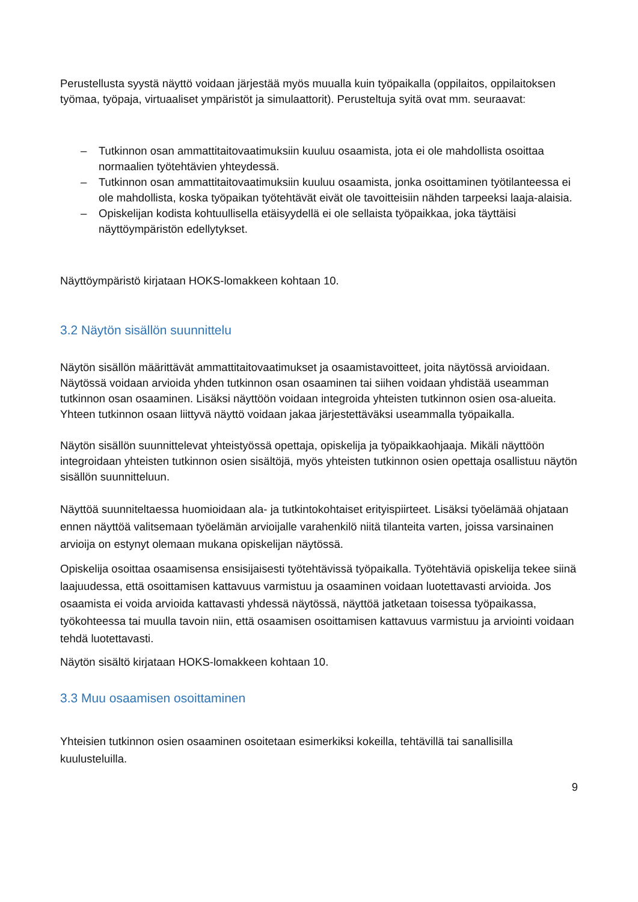Perustellusta syystä näyttö voidaan järjestää myös muualla kuin työpaikalla (oppilaitos, oppilaitoksen työmaa, työpaja, virtuaaliset ympäristöt ja simulaattorit). Perusteltuja syitä ovat mm. seuraavat:
– Tutkinnon osan ammattitaitovaatimuksiin kuuluu osaamista, jota ei ole mahdollista osoittaa normaalien työtehtävien yhteydessä.
– Tutkinnon osan ammattitaitovaatimuksiin kuuluu osaamista, jonka osoittaminen työtilanteessa ei ole mahdollista, koska työpaikan työtehtävät eivät ole tavoitteisiin nähden tarpeeksi laaja-alaisia.
– Opiskelijan kodista kohtuullisella etäisyydellä ei ole sellaista työpaikkaa, joka täyttäisi näyttöympäristön edellytykset.
Näyttöympäristö kirjataan HOKS-lomakkeen kohtaan 10.
3.2 Näytön sisällön suunnittelu
Näytön sisällön määrittävät ammattitaitovaatimukset ja osaamistavoitteet, joita näytössä arvioidaan. Näytössä voidaan arvioida yhden tutkinnon osan osaaminen tai siihen voidaan yhdistää useamman tutkinnon osan osaaminen. Lisäksi näyttöön voidaan integroida yhteisten tutkinnon osien osa-alueita. Yhteen tutkinnon osaan liittyvä näyttö voidaan jakaa järjestettäväksi useammalla työpaikalla.
Näytön sisällön suunnittelevat yhteistyössä opettaja, opiskelija ja työpaikkaohjaaja. Mikäli näyttöön integroidaan yhteisten tutkinnon osien sisältöjä, myös yhteisten tutkinnon osien opettaja osallistuu näytön sisällön suunnitteluun.
Näyttöä suunniteltaessa huomioidaan ala- ja tutkintokohtaiset erityispiirteet. Lisäksi työelämää ohjataan ennen näyttöä valitsemaan työelämän arvioijalle varahenkilö niitä tilanteita varten, joissa varsinainen arvioija on estynyt olemaan mukana opiskelijan näytössä.
Opiskelija osoittaa osaamisensa ensisijaisesti työtehtävissä työpaikalla. Työtehtäviä opiskelija tekee siinä laajuudessa, että osoittamisen kattavuus varmistuu ja osaaminen voidaan luotettavasti arvioida. Jos osaamista ei voida arvioida kattavasti yhdessä näytössä, näyttöä jatketaan toisessa työpaikassa, työkohteessa tai muulla tavoin niin, että osaamisen osoittamisen kattavuus varmistuu ja arviointi voidaan tehdä luotettavasti.
Näytön sisältö kirjataan HOKS-lomakkeen kohtaan 10.
3.3 Muu osaamisen osoittaminen
Yhteisien tutkinnon osien osaaminen osoitetaan esimerkiksi kokeilla, tehtävillä tai sanallisilla kuulusteluilla.
9